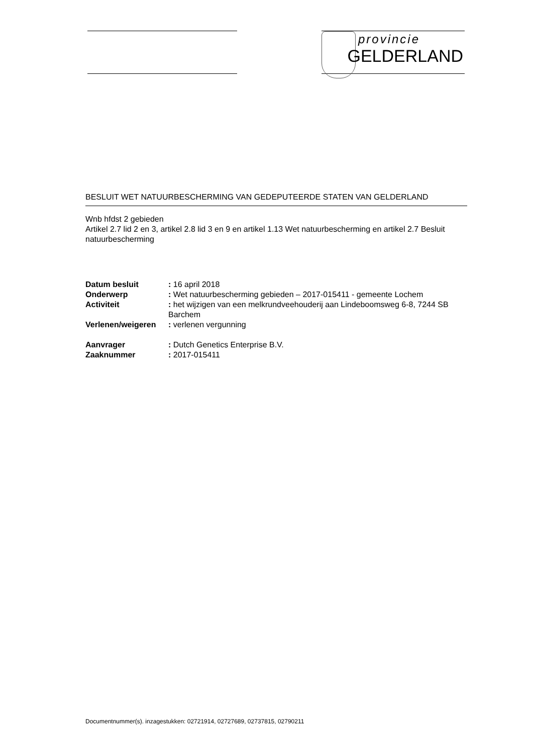provincie
GELDERLAND
BESLUIT WET NATUURBESCHERMING VAN GEDEPUTEERDE STATEN VAN GELDERLAND
Wnb hfdst 2 gebieden
Artikel 2.7 lid 2 en 3, artikel 2.8 lid 3 en 9 en artikel 1.13 Wet natuurbescherming en artikel 2.7 Besluit natuurbescherming
| Datum besluit | : 16 april 2018 |
| Onderwerp | : Wet natuurbescherming gebieden – 2017-015411 - gemeente Lochem |
| Activiteit | : het wijzigen van een melkrundveehouderij aan Lindeboomsweg 6-8, 7244 SB Barchem |
| Verlenen/weigeren | : verlenen vergunning |
| Aanvrager | : Dutch Genetics Enterprise B.V. |
| Zaaknummer | : 2017-015411 |
Documentnummer(s). inzagestukken: 02721914, 02727689, 02737815, 02790211